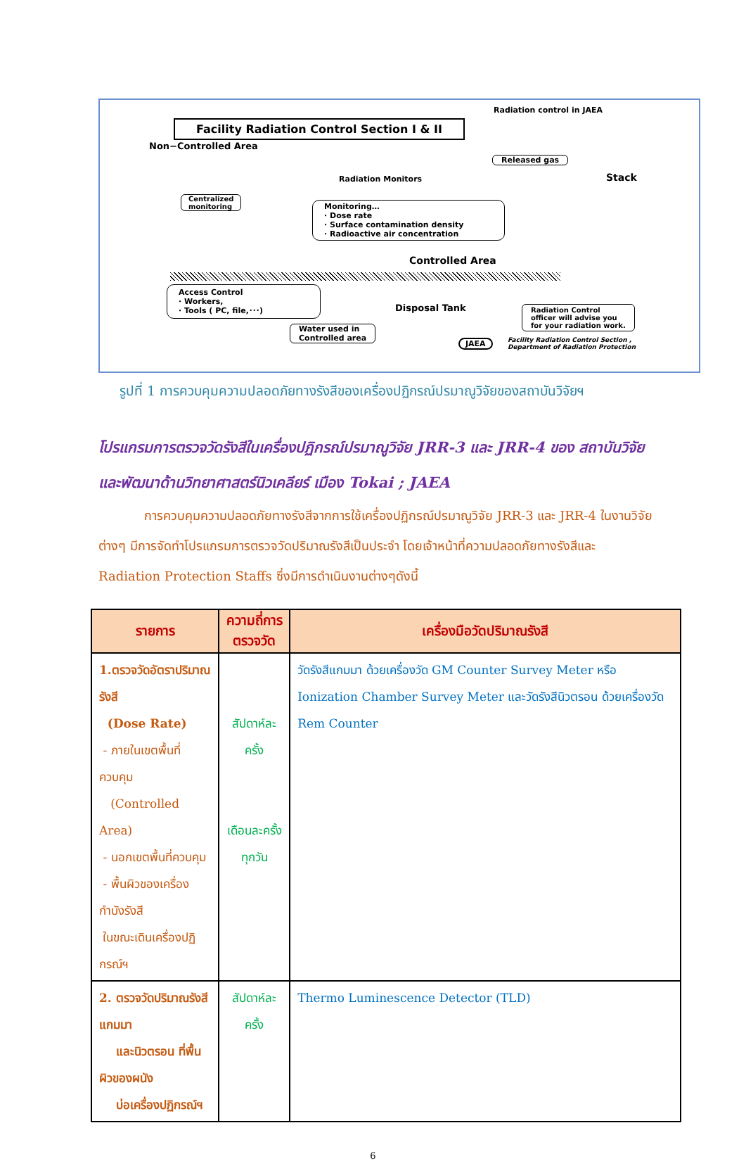Radiation control in JAEA
Facility Radiation Control Section I & II
Non−Controlled Area
Released gas
Stack
Radiation Monitors
Centralized
monitoring
Monitoring…
· Dose rate
· Surface contamination density
· Radioactive air concentration
Controlled Area
Access Control
· Workers,
· Tools ( PC, file,･･･)
Disposal Tank
Radiation Control
officer will advise you
for your radiation work.
Water used in
Controlled area
JAEA
Facility Radiation Control Section ,
Department of Radiation Protection
รูปที่ 1 การควบคุมความปลอดภัยทางรังสีของเครื่องปฏิกรณ์ปรมาณูวิจัยของสถาบันวิจัยฯ
โปรแกรมการตรวจวัดรังสีในเครื่องปฏิกรณ์ปรมาณูวิจัย JRR-3 และ JRR-4 ของ สถาบันวิจัยและพัฒนาด้านวิทยาศาสตร์นิวเคลียร์ เมือง Tokai ; JAEA
การควบคุมความปลอดภัยทางรังสีจากการใช้เครื่องปฏิกรณ์ปรมาณูวิจัย JRR-3 และ JRR-4 ในงานวิจัยต่างๆ มีการจัดทำโปรแกรมการตรวจวัดปริมาณรังสีเป็นประจำ โดยเจ้าหน้าที่ความปลอดภัยทางรังสีและ Radiation Protection Staffs ซึ่งมีการดำเนินงานต่างๆดังนี้
| รายการ | ความถี่การตรวจวัด | เครื่องมือวัดปริมาณรังสี |
| --- | --- | --- |
| 1.ตรวจวัดอัตราปริมาณรังสี (Dose Rate) - ภายในเขตพื้นที่ควบคุม (Controlled Area) - นอกเขตพื้นที่ควบคุม - พื้นผิวของเครื่องกำบังรังสี ในขณะเดินเครื่องปฏิกรณ์ฯ | สัปดาห์ละครั้ง เดือนละครั้ง ทุกวัน | วัดรังสีแกมมา ด้วยเครื่องวัด GM Counter Survey Meter หรือ Ionization Chamber Survey Meter และวัดรังสีนิวตรอน ด้วยเครื่องวัด Rem Counter |
| 2. ตรวจวัดปริมาณรังสีแกมมา และนิวตรอน ที่พื้นผิวของผนัง บ่อเครื่องปฏิกรณ์ฯ | สัปดาห์ละครั้ง | Thermo Luminescence Detector (TLD) |
6